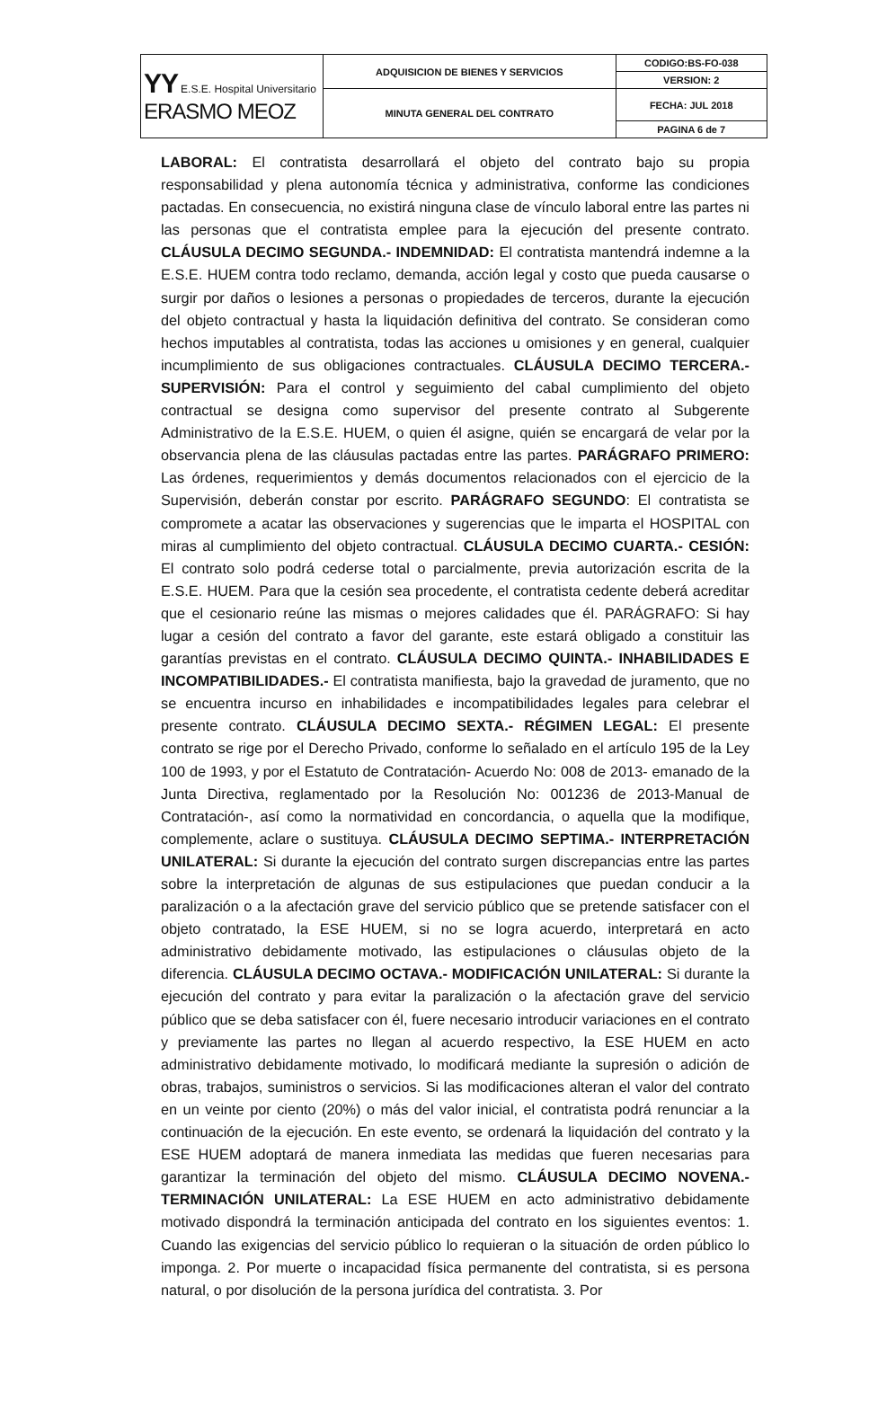| YY E.S.E. Hospital Universitario ERASMO MEOZ | ADQUISICION DE BIENES Y SERVICIOS | CODIGO:BS-FO-038 |
| | | VERSION: 2 |
| | MINUTA GENERAL DEL CONTRATO | FECHA: JUL 2018 |
| | | PAGINA 6 de 7 |
LABORAL: El contratista desarrollará el objeto del contrato bajo su propia responsabilidad y plena autonomía técnica y administrativa, conforme las condiciones pactadas. En consecuencia, no existirá ninguna clase de vínculo laboral entre las partes ni las personas que el contratista emplee para la ejecución del presente contrato. CLÁUSULA DECIMO SEGUNDA.- INDEMNIDAD: El contratista mantendrá indemne a la E.S.E. HUEM contra todo reclamo, demanda, acción legal y costo que pueda causarse o surgir por daños o lesiones a personas o propiedades de terceros, durante la ejecución del objeto contractual y hasta la liquidación definitiva del contrato. Se consideran como hechos imputables al contratista, todas las acciones u omisiones y en general, cualquier incumplimiento de sus obligaciones contractuales. CLÁUSULA DECIMO TERCERA.- SUPERVISIÓN: Para el control y seguimiento del cabal cumplimiento del objeto contractual se designa como supervisor del presente contrato al Subgerente Administrativo de la E.S.E. HUEM, o quien él asigne, quién se encargará de velar por la observancia plena de las cláusulas pactadas entre las partes. PARÁGRAFO PRIMERO: Las órdenes, requerimientos y demás documentos relacionados con el ejercicio de la Supervisión, deberán constar por escrito. PARÁGRAFO SEGUNDO: El contratista se compromete a acatar las observaciones y sugerencias que le imparta el HOSPITAL con miras al cumplimiento del objeto contractual. CLÁUSULA DECIMO CUARTA.- CESIÓN: El contrato solo podrá cederse total o parcialmente, previa autorización escrita de la E.S.E. HUEM. Para que la cesión sea procedente, el contratista cedente deberá acreditar que el cesionario reúne las mismas o mejores calidades que él. PARÁGRAFO: Si hay lugar a cesión del contrato a favor del garante, este estará obligado a constituir las garantías previstas en el contrato. CLÁUSULA DECIMO QUINTA.- INHABILIDADES E INCOMPATIBILIDADES.- El contratista manifiesta, bajo la gravedad de juramento, que no se encuentra incurso en inhabilidades e incompatibilidades legales para celebrar el presente contrato. CLÁUSULA DECIMO SEXTA.- RÉGIMEN LEGAL: El presente contrato se rige por el Derecho Privado, conforme lo señalado en el artículo 195 de la Ley 100 de 1993, y por el Estatuto de Contratación- Acuerdo No: 008 de 2013- emanado de la Junta Directiva, reglamentado por la Resolución No: 001236 de 2013-Manual de Contratación-, así como la normatividad en concordancia, o aquella que la modifique, complemente, aclare o sustituya. CLÁUSULA DECIMO SEPTIMA.- INTERPRETACIÓN UNILATERAL: Si durante la ejecución del contrato surgen discrepancias entre las partes sobre la interpretación de algunas de sus estipulaciones que puedan conducir a la paralización o a la afectación grave del servicio público que se pretende satisfacer con el objeto contratado, la ESE HUEM, si no se logra acuerdo, interpretará en acto administrativo debidamente motivado, las estipulaciones o cláusulas objeto de la diferencia. CLÁUSULA DECIMO OCTAVA.- MODIFICACIÓN UNILATERAL: Si durante la ejecución del contrato y para evitar la paralización o la afectación grave del servicio público que se deba satisfacer con él, fuere necesario introducir variaciones en el contrato y previamente las partes no llegan al acuerdo respectivo, la ESE HUEM en acto administrativo debidamente motivado, lo modificará mediante la supresión o adición de obras, trabajos, suministros o servicios. Si las modificaciones alteran el valor del contrato en un veinte por ciento (20%) o más del valor inicial, el contratista podrá renunciar a la continuación de la ejecución. En este evento, se ordenará la liquidación del contrato y la ESE HUEM adoptará de manera inmediata las medidas que fueren necesarias para garantizar la terminación del objeto del mismo. CLÁUSULA DECIMO NOVENA.- TERMINACIÓN UNILATERAL: La ESE HUEM en acto administrativo debidamente motivado dispondrá la terminación anticipada del contrato en los siguientes eventos: 1. Cuando las exigencias del servicio público lo requieran o la situación de orden público lo imponga. 2. Por muerte o incapacidad física permanente del contratista, si es persona natural, o por disolución de la persona jurídica del contratista. 3. Por